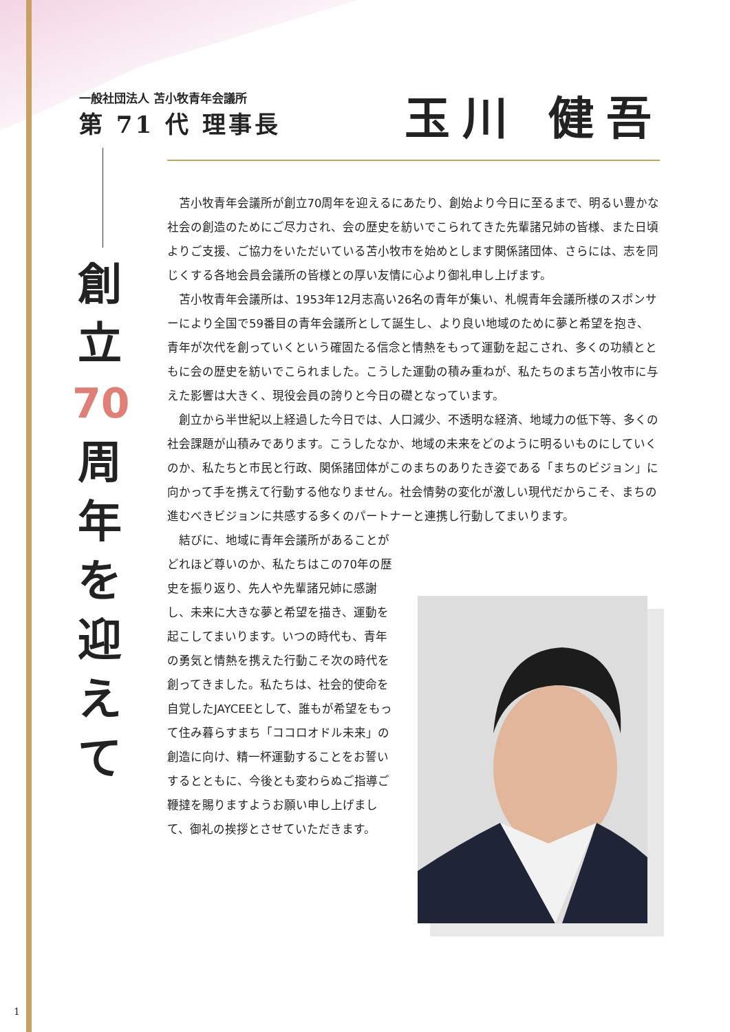一般社団法人 苫小牧青年会議所
第 71 代 理事長
玉川 健吾
創
立
70
周
年
を
迎
え
て
苫小牧青年会議所が創立70周年を迎えるにあたり、創始より今日に至るまで、明るい豊かな社会の創造のためにご尽力され、会の歴史を紡いでこられてきた先輩諸兄姉の皆様、また日頃よりご支援、ご協力をいただいている苫小牧市を始めとします関係諸団体、さらには、志を同じくする各地会員会議所の皆様との厚い友情に心より御礼申し上げます。
苫小牧青年会議所は、1953年12月志高い26名の青年が集い、札幌青年会議所様のスポンサーにより全国で59番目の青年会議所として誕生し、より良い地域のために夢と希望を抱き、青年が次代を創っていくという確固たる信念と情熱をもって運動を起こされ、多くの功績とともに会の歴史を紡いでこられました。こうした運動の積み重ねが、私たちのまち苫小牧市に与えた影響は大きく、現役会員の誇りと今日の礎となっています。
創立から半世紀以上経過した今日では、人口減少、不透明な経済、地域力の低下等、多くの社会課題が山積みであります。こうしたなか、地域の未来をどのように明るいものにしていくのか、私たちと市民と行政、関係諸団体がこのまちのありたき姿である「まちのビジョン」に向かって手を携えて行動する他なりません。社会情勢の変化が激しい現代だからこそ、まちの進むべきビジョンに共感する多くのパートナーと連携し行動してまいります。
結びに、地域に青年会議所があることがどれほど尊いのか、私たちはこの70年の歴史を振り返り、先人や先輩諸兄姉に感謝し、未来に大きな夢と希望を描き、運動を起こしてまいります。いつの時代も、青年の勇気と情熱を携えた行動こそ次の時代を創ってきました。私たちは、社会的使命を自覚したJAYCEEとして、誰もが希望をもって住み暮らすまち「ココロオドル未来」の創造に向け、精一杯運動することをお誓いするとともに、今後とも変わらぬご指導ご鞭撻を賜りますようお願い申し上げまして、御礼の挨拶とさせていただきます。
1